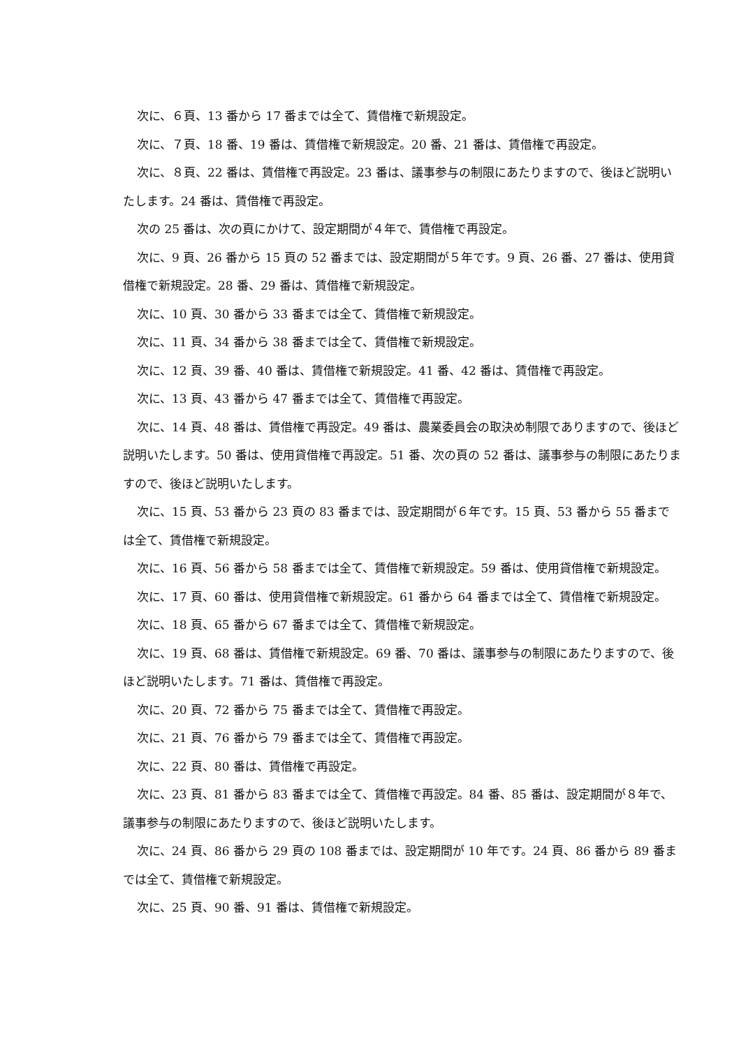次に、６頁、13 番から 17 番までは全て、賃借権で新規設定。
次に、７頁、18 番、19 番は、賃借権で新規設定。20 番、21 番は、賃借権で再設定。
次に、８頁、22 番は、賃借権で再設定。23 番は、議事参与の制限にあたりますので、後ほど説明いたします。24 番は、賃借権で再設定。
次の 25 番は、次の頁にかけて、設定期間が４年で、賃借権で再設定。
次に、9 頁、26 番から 15 頁の 52 番までは、設定期間が５年です。9 頁、26 番、27 番は、使用貸借権で新規設定。28 番、29 番は、賃借権で新規設定。
次に、10 頁、30 番から 33 番までは全て、賃借権で新規設定。
次に、11 頁、34 番から 38 番までは全て、賃借権で新規設定。
次に、12 頁、39 番、40 番は、賃借権で新規設定。41 番、42 番は、賃借権で再設定。
次に、13 頁、43 番から 47 番までは全て、賃借権で再設定。
次に、14 頁、48 番は、賃借権で再設定。49 番は、農業委員会の取決め制限でありますので、後ほど説明いたします。50 番は、使用貸借権で再設定。51 番、次の頁の 52 番は、議事参与の制限にあたりますので、後ほど説明いたします。
次に、15 頁、53 番から 23 頁の 83 番までは、設定期間が６年です。15 頁、53 番から 55 番までは全て、賃借権で新規設定。
次に、16 頁、56 番から 58 番までは全て、賃借権で新規設定。59 番は、使用貸借権で新規設定。
次に、17 頁、60 番は、使用貸借権で新規設定。61 番から 64 番までは全て、賃借権で新規設定。
次に、18 頁、65 番から 67 番までは全て、賃借権で新規設定。
次に、19 頁、68 番は、賃借権で新規設定。69 番、70 番は、議事参与の制限にあたりますので、後ほど説明いたします。71 番は、賃借権で再設定。
次に、20 頁、72 番から 75 番までは全て、賃借権で再設定。
次に、21 頁、76 番から 79 番までは全て、賃借権で再設定。
次に、22 頁、80 番は、賃借権で再設定。
次に、23 頁、81 番から 83 番までは全て、賃借権で再設定。84 番、85 番は、設定期間が８年で、議事参与の制限にあたりますので、後ほど説明いたします。
次に、24 頁、86 番から 29 頁の 108 番までは、設定期間が 10 年です。24 頁、86 番から 89 番までは全て、賃借権で新規設定。
次に、25 頁、90 番、91 番は、賃借権で新規設定。